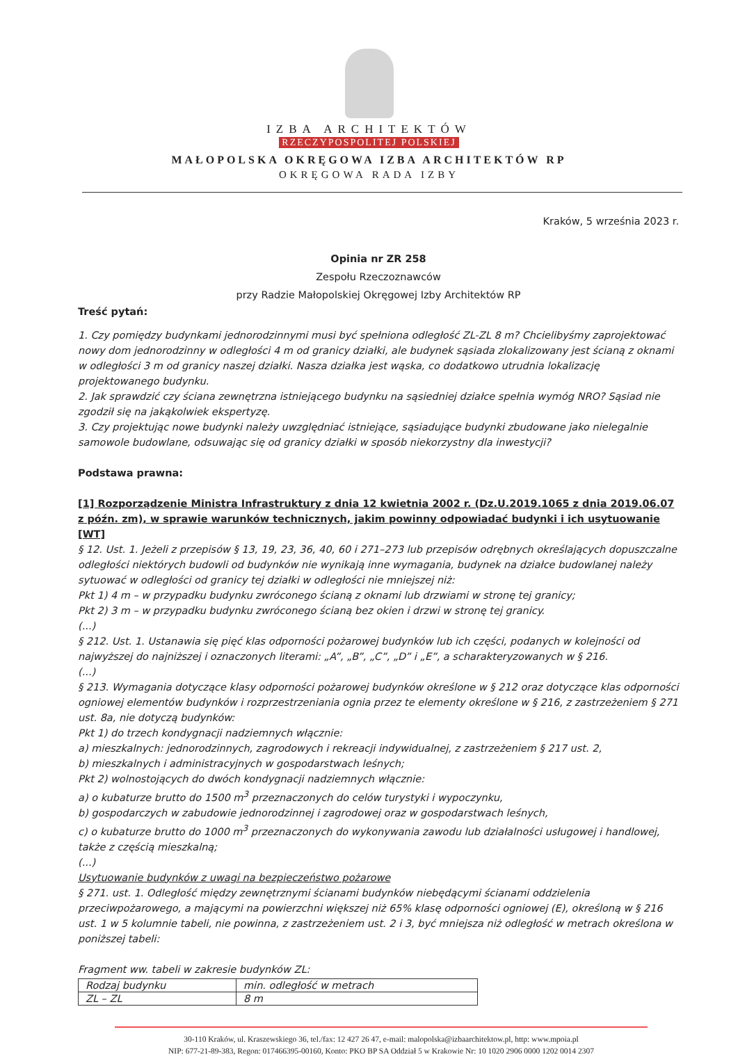IZBA ARCHITEKTÓW
RZECZYPOSPOLITEJ POLSKIEJ
MAŁOPOLSKA OKRĘGOWA IZBA ARCHITEKTÓW RP
OKRĘGOWA RADA IZBY
Kraków, 5 września 2023 r.
Opinia nr ZR 258
Zespołu Rzeczoznawców
przy Radzie Małopolskiej Okręgowej Izby Architektów RP
Treść pytań:
1. Czy pomiędzy budynkami jednorodzinnymi musi być spełniona odległość ZL-ZL 8 m? Chcielibyśmy zaprojektować nowy dom jednorodzinny w odległości 4 m od granicy działki, ale budynek sąsiada zlokalizowany jest ścianą z oknami w odległości 3 m od granicy naszej działki. Nasza działka jest wąska, co dodatkowo utrudnia lokalizację projektowanego budynku.
2. Jak sprawdzić czy ściana zewnętrzna istniejącego budynku na sąsiedniej działce spełnia wymóg NRO? Sąsiad nie zgodził się na jakąkolwiek ekspertyzę.
3. Czy projektując nowe budynki należy uwzględniać istniejące, sąsiadujące budynki zbudowane jako nielegalnie samowole budowlane, odsuwając się od granicy działki w sposób niekorzystny dla inwestycji?
Podstawa prawna:
[1] Rozporządzenie Ministra Infrastruktury z dnia 12 kwietnia 2002 r. (Dz.U.2019.1065 z dnia 2019.06.07 z późn. zm), w sprawie warunków technicznych, jakim powinny odpowiadać budynki i ich usytuowanie [WT]
§ 12. Ust. 1. Jeżeli z przepisów § 13, 19, 23, 36, 40, 60 i 271–273 lub przepisów odrębnych określających dopuszczalne odległości niektórych budowli od budynków nie wynikają inne wymagania, budynek na działce budowlanej należy sytuować w odległości od granicy tej działki w odległości nie mniejszej niż:
Pkt 1) 4 m – w przypadku budynku zwróconego ścianą z oknami lub drzwiami w stronę tej granicy;
Pkt 2) 3 m – w przypadku budynku zwróconego ścianą bez okien i drzwi w stronę tej granicy.
(...)
§ 212. Ust. 1. Ustanawia się pięć klas odporności pożarowej budynków lub ich części, podanych w kolejności od najwyższej do najniższej i oznaczonych literami: „A”, „B”, „C”, „D” i „E”, a scharakteryzowanych w § 216.
(...)
§ 213. Wymagania dotyczące klasy odporności pożarowej budynków określone w § 212 oraz dotyczące klas odporności ogniowej elementów budynków i rozprzestrzeniania ognia przez te elementy określone w § 216, z zastrzeżeniem § 271 ust. 8a, nie dotyczą budynków:
Pkt 1) do trzech kondygnacji nadziemnych włącznie:
a) mieszkalnych: jednorodzinnych, zagrodowych i rekreacji indywidualnej, z zastrzeżeniem § 217 ust. 2,
b) mieszkalnych i administracyjnych w gospodarstwach leśnych;
Pkt 2) wolnostojących do dwóch kondygnacji nadziemnych włącznie:
a) o kubaturze brutto do 1500 m<sup>3</sup> przeznaczonych do celów turystyki i wypoczynku,
b) gospodarczych w zabudowie jednorodzinnej i zagrodowej oraz w gospodarstwach leśnych,
c) o kubaturze brutto do 1000 m<sup>3</sup> przeznaczonych do wykonywania zawodu lub działalności usługowej i handlowej, także z częścią mieszkalną;
(...)
Usytuowanie budynków z uwagi na bezpieczeństwo pożarowe
§ 271. ust. 1. Odległość między zewnętrznymi ścianami budynków niebędącymi ścianami oddzielenia przeciwpożarowego, a mającymi na powierzchni większej niż 65% klasę odporności ogniowej (E), określoną w § 216 ust. 1 w 5 kolumnie tabeli, nie powinna, z zastrzeżeniem ust. 2 i 3, być mniejsza niż odległość w metrach określona w poniższej tabeli:
Fragment ww. tabeli w zakresie budynków ZL:
| Rodzaj budynku | min. odległość w metrach |
| ZL – ZL | 8 m |
30-110 Kraków, ul. Kraszewskiego 36, tel./fax: 12 427 26 47, e-mail: malopolska@izbaarchitektow.pl, http: www.mpoia.pl
NIP: 677-21-89-383, Regon: 017466395-00160, Konto: PKO BP SA Oddział 5 w Krakowie Nr: 10 1020 2906 0000 1202 0014 2307